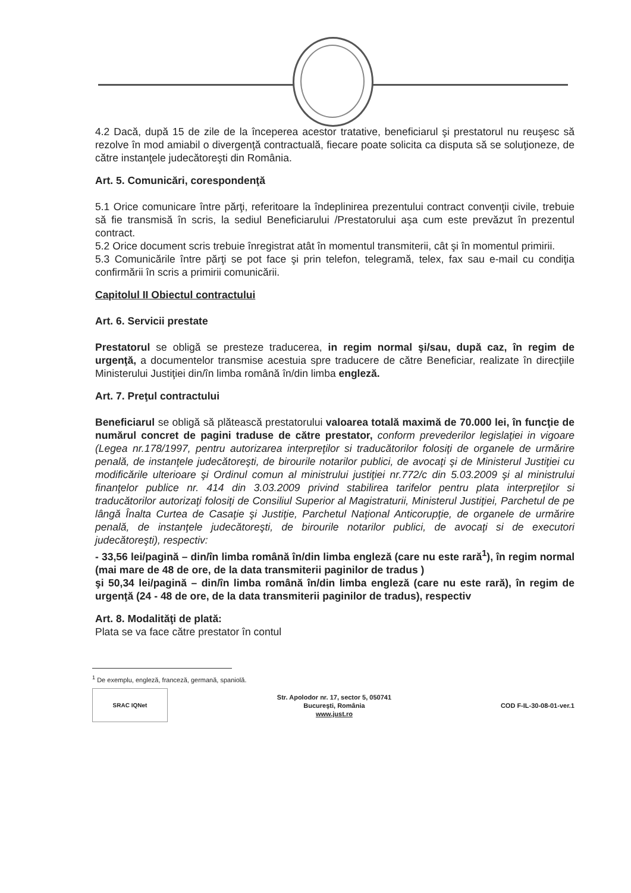4.2 Dacă, după 15 de zile de la începerea acestor tratative, beneficiarul şi prestatorul nu reuşesc să rezolve în mod amiabil o divergenţă contractuală, fiecare poate solicita ca disputa să se soluţioneze, de către instanţele judecătoreşti din România.
Art. 5. Comunicări, corespondenţă
5.1 Orice comunicare între părţi, referitoare la îndeplinirea prezentului contract convenţii civile, trebuie să fie transmisă în scris, la sediul Beneficiarului /Prestatorului aşa cum este prevăzut în prezentul contract.
5.2 Orice document scris trebuie înregistrat atât în momentul transmiterii, cât şi în momentul primirii.
5.3 Comunicările între părţi se pot face şi prin telefon, telegramă, telex, fax sau e-mail cu condiţia confirmării în scris a primirii comunicării.
Capitolul II Obiectul contractului
Art. 6. Servicii prestate
Prestatorul se obligă se presteze traducerea, in regim normal şi/sau, după caz, în regim de urgenţă, a documentelor transmise acestuia spre traducere de către Beneficiar, realizate în direcţiile Ministerului Justiţiei din/în limba română în/din limba engleză.
Art. 7. Preţul contractului
Beneficiarul se obligă să plătească prestatorului valoarea totală maximă de 70.000 lei, în funcţie de numărul concret de pagini traduse de către prestator, conform prevederilor legislaţiei in vigoare (Legea nr.178/1997, pentru autorizarea interpreţilor si traducătorilor folosiţi de organele de urmărire penală, de instanţele judecătoreşti, de birourile notarilor publici, de avocaţi şi de Ministerul Justiţiei cu modificările ulterioare şi Ordinul comun al ministrului justiţiei nr.772/c din 5.03.2009 şi al ministrului finanţelor publice nr. 414 din 3.03.2009 privind stabilirea tarifelor pentru plata interpreţilor si traducătorilor autorizaţi folosiţi de Consiliul Superior al Magistraturii, Ministerul Justiţiei, Parchetul de pe lângă Înalta Curtea de Casaţie şi Justiţie, Parchetul Naţional Anticorupţie, de organele de urmărire penală, de instanţele judecătoreşti, de birourile notarilor publici, de avocaţi si de executori judecătoreşti), respectiv:
- 33,56 lei/pagină – din/în limba română în/din limba engleză (care nu este rară<sup>1</sup>), în regim normal (mai mare de 48 de ore, de la data transmiterii paginilor de tradus )
şi 50,34 lei/pagină – din/în limba română în/din limba engleză (care nu este rară), în regim de urgenţă (24 - 48 de ore, de la data transmiterii paginilor de tradus), respectiv
Art. 8. Modalităţi de plată:
Plata se va face către prestator în contul
<sup>1</sup> De exemplu, engleză, franceză, germană, spaniolă.
SRAC IQNet
Str. Apolodor nr. 17, sector 5, 050741
Bucureşti, România
www.just.ro
COD F-IL-30-08-01-ver.1